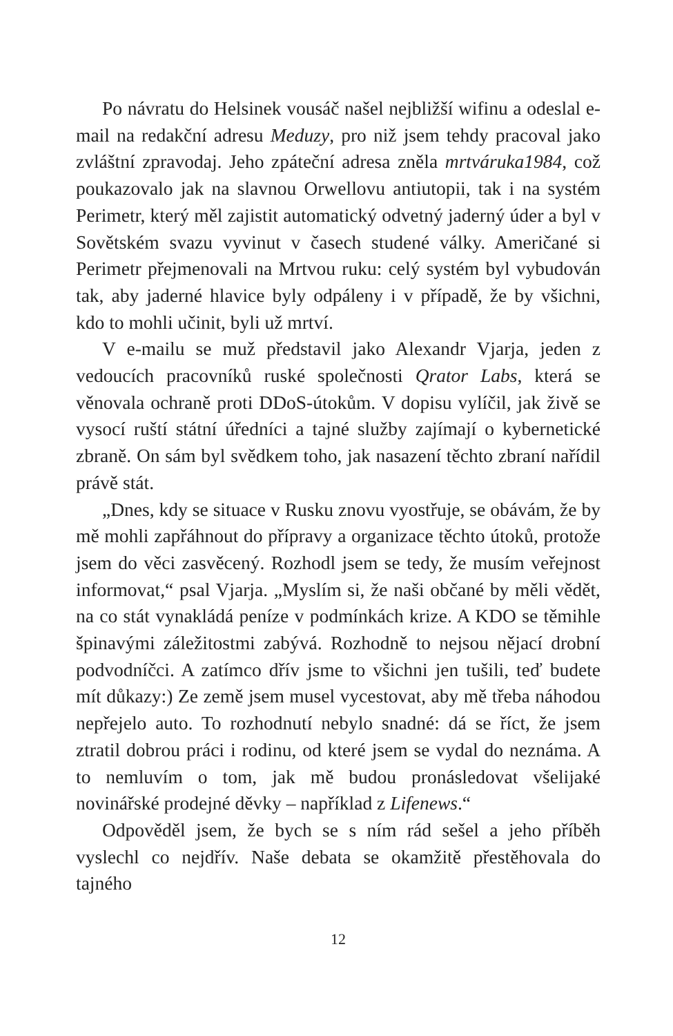Po návratu do Helsinek vousáč našel nejbližší wifinu a odeslal e-mail na redakční adresu Meduzy, pro niž jsem tehdy pracoval jako zvláštní zpravodaj. Jeho zpáteční adresa zněla mrtváruka1984, což poukazovalo jak na slavnou Orwellovu antiutopii, tak i na systém Perimetr, který měl zajistit automatický odvetný jaderný úder a byl v Sovětském svazu vyvinut v časech studené války. Američané si Perimetr přejmenovali na Mrtvou ruku: celý systém byl vybudován tak, aby jaderné hlavice byly odpáleny i v případě, že by všichni, kdo to mohli učinit, byli už mrtví.
V e-mailu se muž představil jako Alexandr Vjarja, jeden z vedoucích pracovníků ruské společnosti Qrator Labs, která se věnovala ochraně proti DDoS-útokům. V dopisu vylíčil, jak živě se vysocí ruští státní úředníci a tajné služby zajímají o kybernetické zbraně. On sám byl svědkem toho, jak nasazení těchto zbraní nařídil právě stát.
„Dnes, kdy se situace v Rusku znovu vyostřuje, se obávám, že by mě mohli zapřáhnout do přípravy a organizace těchto útoků, protože jsem do věci zasvěcený. Rozhodl jsem se tedy, že musím veřejnost informovat,“ psal Vjarja. „Myslím si, že naši občané by měli vědět, na co stát vynakládá peníze v podmínkách krize. A KDO se těmihle špinavými záležitostmi zabývá. Rozhodně to nejsou nějací drobní podvodníčci. A zatímco dřív jsme to všichni jen tušili, teď budete mít důkazy:) Ze země jsem musel vycestovat, aby mě třeba náhodou nepřejelo auto. To rozhodnutí nebylo snadné: dá se říct, že jsem ztratil dobrou práci i rodinu, od které jsem se vydal do neznáma. A to nemluvím o tom, jak mě budou pronásledovat všelijaké novinářské prodejné děvky – například z Lifenews.“
Odpověděl jsem, že bych se s ním rád sešel a jeho příběh vyslechl co nejdřív. Naše debata se okamžitě přestěhovala do tajného
12